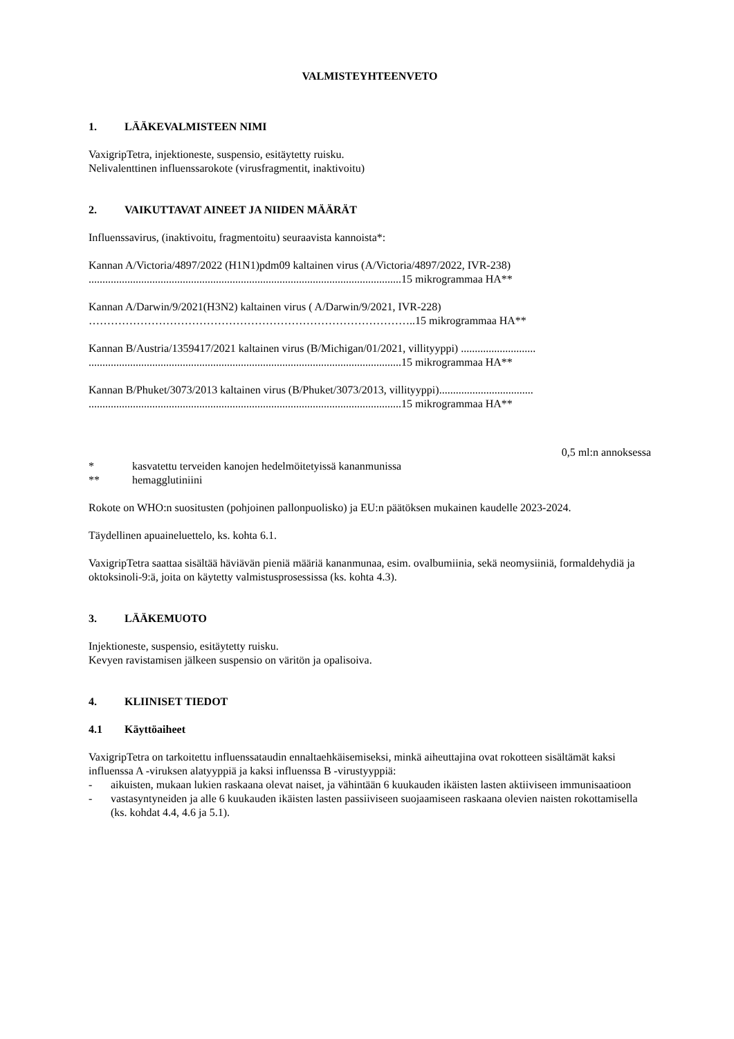VALMISTEYHTEENVETO
1. LÄÄKEVALMISTEEN NIMI
VaxigripTetra, injektioneste, suspensio, esitäytetty ruisku.
Nelivalenttinen influenssarokote (virusfragmentit, inaktivoitu)
2. VAIKUTTAVAT AINEET JA NIIDEN MÄÄRÄT
Influenssavirus, (inaktivoitu, fragmentoitu) seuraavista kannoista*:
Kannan A/Victoria/4897/2022 (H1N1)pdm09 kaltainen virus (A/Victoria/4897/2022, IVR-238)
.................................................................................................................15 mikrogrammaa HA**
Kannan A/Darwin/9/2021(H3N2) kaltainen virus ( A/Darwin/9/2021, IVR-228)
……………………………………………………………………………..15 mikrogrammaa HA**
Kannan B/Austria/1359417/2021 kaltainen virus (B/Michigan/01/2021, villityyppi) ...........................
.................................................................................................................15 mikrogrammaa HA**
Kannan B/Phuket/3073/2013 kaltainen virus (B/Phuket/3073/2013, villityyppi)..................................
.................................................................................................................15 mikrogrammaa HA**
0,5 ml:n annoksessa
* kasvatettu terveiden kanojen hedelmöitetyissä kananmunissa
** hemagglutiniini
Rokote on WHO:n suositusten (pohjoinen pallonpuolisko) ja EU:n päätöksen mukainen kaudelle 2023-2024.
Täydellinen apuaineluettelo, ks. kohta 6.1.
VaxigripTetra saattaa sisältää häviävän pieniä määriä kananmunaa, esim. ovalbumiinia, sekä neomysiiniä, formaldehydiä ja oktoksinoli-9:ä, joita on käytetty valmistusprosessissa (ks. kohta 4.3).
3. LÄÄKEMUOTO
Injektioneste, suspensio, esitäytetty ruisku.
Kevyen ravistamisen jälkeen suspensio on väritön ja opalisoiva.
4. KLIINISET TIEDOT
4.1 Käyttöaiheet
VaxigripTetra on tarkoitettu influenssataudin ennaltaehkäisemiseksi, minkä aiheuttajina ovat rokotteen sisältämät kaksi influenssa A -viruksen alatyyppiä ja kaksi influenssa B -virustyyppiä:
- aikuisten, mukaan lukien raskaana olevat naiset, ja vähintään 6 kuukauden ikäisten lasten aktiiviseen immunisaatioon
- vastasyntyneiden ja alle 6 kuukauden ikäisten lasten passiiviseen suojaamiseen raskaana olevien naisten rokottamisella (ks. kohdat 4.4, 4.6 ja 5.1).